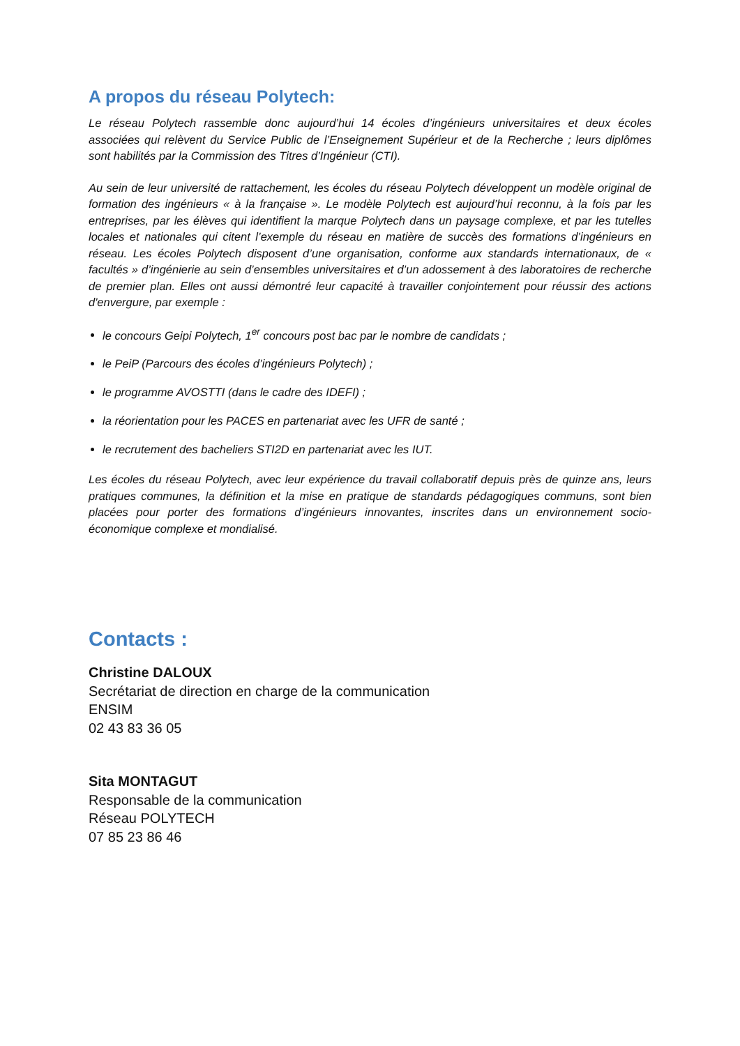A propos du réseau Polytech:
Le réseau Polytech rassemble donc aujourd’hui 14 écoles d’ingénieurs universitaires et deux écoles associées qui relèvent du Service Public de l’Enseignement Supérieur et de la Recherche ; leurs diplômes sont habilités par la Commission des Titres d’Ingénieur (CTI).
Au sein de leur université de rattachement, les écoles du réseau Polytech développent un modèle original de formation des ingénieurs « à la française ». Le modèle Polytech est aujourd’hui reconnu, à la fois par les entreprises, par les élèves qui identifient la marque Polytech dans un paysage complexe, et par les tutelles locales et nationales qui citent l’exemple du réseau en matière de succès des formations d’ingénieurs en réseau. Les écoles Polytech disposent d’une organisation, conforme aux standards internationaux, de « facultés » d’ingénierie au sein d’ensembles universitaires et d’un adossement à des laboratoires de recherche de premier plan. Elles ont aussi démontré leur capacité à travailler conjointement pour réussir des actions d'envergure, par exemple :
le concours Geipi Polytech, 1<sup>er</sup> concours post bac par le nombre de candidats ;
le PeiP (Parcours des écoles d’ingénieurs Polytech) ;
le programme AVOSTTI (dans le cadre des IDEFI) ;
la réorientation pour les PACES en partenariat avec les UFR de santé ;
le recrutement des bacheliers STI2D en partenariat avec les IUT.
Les écoles du réseau Polytech, avec leur expérience du travail collaboratif depuis près de quinze ans, leurs pratiques communes, la définition et la mise en pratique de standards pédagogiques communs, sont bien placées pour porter des formations d’ingénieurs innovantes, inscrites dans un environnement socio-économique complexe et mondialisé.
Contacts :
Christine DALOUX
Secrétariat de direction en charge de la communication
ENSIM
02 43 83 36 05
Sita MONTAGUT
Responsable de la communication
Réseau POLYTECH
07 85 23 86 46